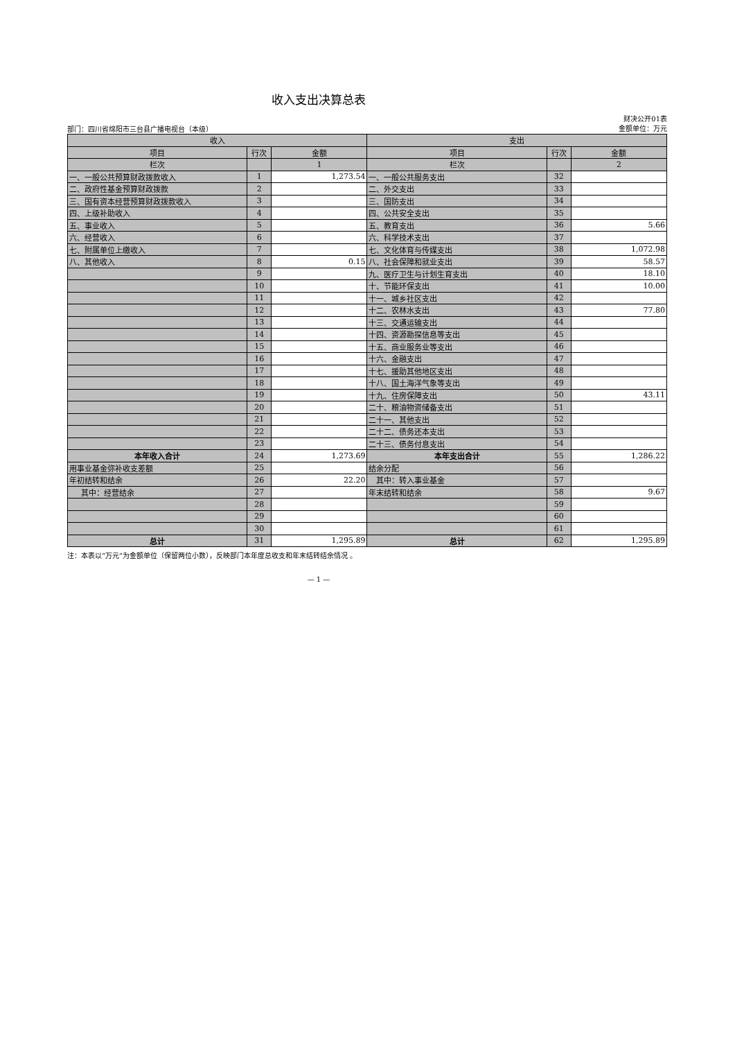收入支出决算总表
部门：四川省绵阳市三台县广播电视台（本级）
财决公开01表
金额单位：万元
| 收入 | | | 支出 | | |
| --- | --- | --- | --- | --- | --- |
| 项目 | 行次 | 金额 | 项目 | 行次 | 金额 |
| 栏次 | | 1 | 栏次 | | 2 |
| 一、一般公共预算财政拨款收入 | 1 | 1,273.54 | 一、一般公共服务支出 | 32 | |
| 二、政府性基金预算财政拨款 | 2 | | 二、外交支出 | 33 | |
| 三、国有资本经营预算财政拨款收入 | 3 | | 三、国防支出 | 34 | |
| 四、上级补助收入 | 4 | | 四、公共安全支出 | 35 | |
| 五、事业收入 | 5 | | 五、教育支出 | 36 | 5.66 |
| 六、经营收入 | 6 | | 六、科学技术支出 | 37 | |
| 七、附属单位上缴收入 | 7 | | 七、文化体育与传媒支出 | 38 | 1,072.98 |
| 八、其他收入 | 8 | 0.15 | 八、社会保障和就业支出 | 39 | 58.57 |
| | 9 | | 九、医疗卫生与计划生育支出 | 40 | 18.10 |
| | 10 | | 十、节能环保支出 | 41 | 10.00 |
| | 11 | | 十一、城乡社区支出 | 42 | |
| | 12 | | 十二、农林水支出 | 43 | 77.80 |
| | 13 | | 十三、交通运输支出 | 44 | |
| | 14 | | 十四、资源勘探信息等支出 | 45 | |
| | 15 | | 十五、商业服务业等支出 | 46 | |
| | 16 | | 十六、金融支出 | 47 | |
| | 17 | | 十七、援助其他地区支出 | 48 | |
| | 18 | | 十八、国土海洋气象等支出 | 49 | |
| | 19 | | 十九、住房保障支出 | 50 | 43.11 |
| | 20 | | 二十、粮油物资储备支出 | 51 | |
| | 21 | | 二十一、其他支出 | 52 | |
| | 22 | | 二十二、债务还本支出 | 53 | |
| | 23 | | 二十三、债务付息支出 | 54 | |
| 本年收入合计 | 24 | 1,273.69 | 本年支出合计 | 55 | 1,286.22 |
| 用事业基金弥补收支差额 | 25 | | 结余分配 | 56 | |
| 年初结转和结余 | 26 | 22.20 | 其中：转入事业基金 | 57 | |
| 其中：经营结余 | 27 | | 年末结转和结余 | 58 | 9.67 |
| | 28 | | | 59 | |
| | 29 | | | 60 | |
| | 30 | | | 61 | |
| 总计 | 31 | 1,295.89 | 总计 | 62 | 1,295.89 |
注：本表以“万元”为金额单位（保留两位小数），反映部门本年度总收支和年末结转结余情况 。
— 1 —